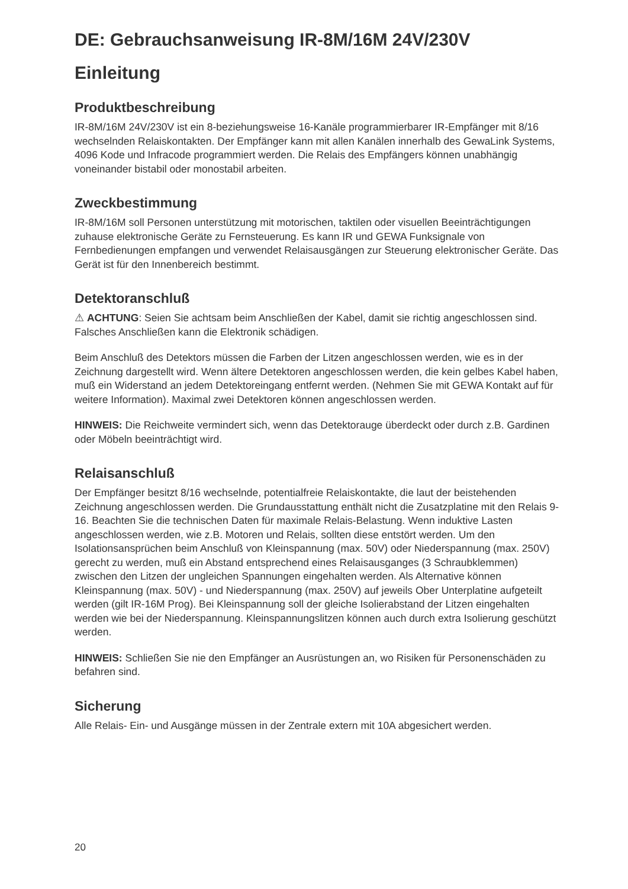DE: Gebrauchsanweisung IR-8M/16M 24V/230V
Einleitung
Produktbeschreibung
IR-8M/16M 24V/230V ist ein 8-beziehungsweise 16-Kanäle programmierbarer IR-Empfänger mit 8/16 wechselnden Relaiskontakten. Der Empfänger kann mit allen Kanälen innerhalb des GewaLink Systems, 4096 Kode und Infracode programmiert werden. Die Relais des Empfängers können unabhängig voneinander bistabil oder monostabil arbeiten.
Zweckbestimmung
IR-8M/16M soll Personen unterstützung mit motorischen, taktilen oder visuellen Beeinträchtigungen zuhause elektronische Geräte zu Fernsteuerung. Es kann IR und GEWA Funksignale von Fernbedienungen empfangen und verwendet Relaisausgängen zur Steuerung elektronischer Geräte. Das Gerät ist für den Innenbereich bestimmt.
Detektoranschluß
⚠ ACHTUNG: Seien Sie achtsam beim Anschließen der Kabel, damit sie richtig angeschlossen sind. Falsches Anschließen kann die Elektronik schädigen.
Beim Anschluß des Detektors müssen die Farben der Litzen angeschlossen werden, wie es in der Zeichnung dargestellt wird. Wenn ältere Detektoren angeschlossen werden, die kein gelbes Kabel haben, muß ein Widerstand an jedem Detektoreingang entfernt werden. (Nehmen Sie mit GEWA Kontakt auf für weitere Information). Maximal zwei Detektoren können angeschlossen werden.
HINWEIS: Die Reichweite vermindert sich, wenn das Detektorauge überdeckt oder durch z.B. Gardinen oder Möbeln beeinträchtigt wird.
Relaisanschluß
Der Empfänger besitzt 8/16 wechselnde, potentialfreie Relaiskontakte, die laut der beistehenden Zeichnung angeschlossen werden. Die Grundausstattung enthält nicht die Zusatzplatine mit den Relais 9-16. Beachten Sie die technischen Daten für maximale Relais-Belastung. Wenn induktive Lasten angeschlossen werden, wie z.B. Motoren und Relais, sollten diese entstört werden. Um den Isolationsansprüchen beim Anschluß von Kleinspannung (max. 50V) oder Niederspannung (max. 250V) gerecht zu werden, muß ein Abstand entsprechend eines Relaisausganges (3 Schraubklemmen) zwischen den Litzen der ungleichen Spannungen eingehalten werden. Als Alternative können Kleinspannung (max. 50V) - und Niederspannung (max. 250V) auf jeweils Ober Unterplatine aufgeteilt werden (gilt IR-16M Prog). Bei Kleinspannung soll der gleiche Isolierabstand der Litzen eingehalten werden wie bei der Niederspannung. Kleinspannungslitzen können auch durch extra Isolierung geschützt werden.
HINWEIS: Schließen Sie nie den Empfänger an Ausrüstungen an, wo Risiken für Personenschäden zu befahren sind.
Sicherung
Alle Relais- Ein- und Ausgänge müssen in der Zentrale extern mit 10A abgesichert werden.
20